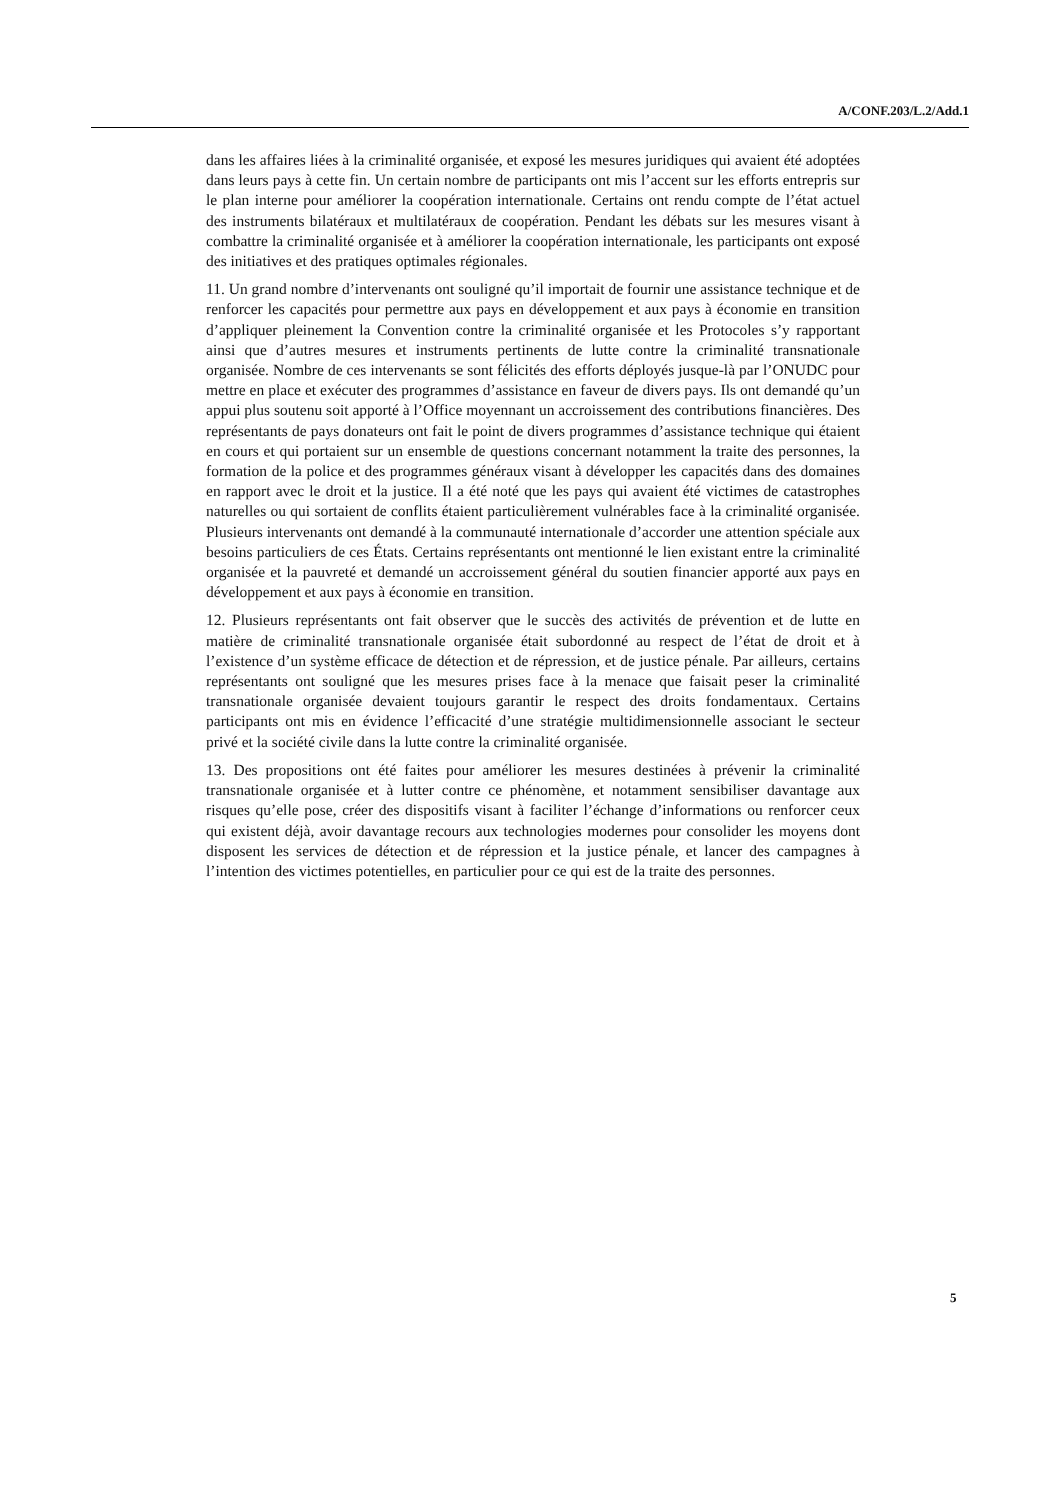A/CONF.203/L.2/Add.1
dans les affaires liées à la criminalité organisée, et exposé les mesures juridiques qui avaient été adoptées dans leurs pays à cette fin. Un certain nombre de participants ont mis l’accent sur les efforts entrepris sur le plan interne pour améliorer la coopération internationale. Certains ont rendu compte de l’état actuel des instruments bilatéraux et multilatéraux de coopération. Pendant les débats sur les mesures visant à combattre la criminalité organisée et à améliorer la coopération internationale, les participants ont exposé des initiatives et des pratiques optimales régionales.
11. Un grand nombre d’intervenants ont souligné qu’il importait de fournir une assistance technique et de renforcer les capacités pour permettre aux pays en développement et aux pays à économie en transition d’appliquer pleinement la Convention contre la criminalité organisée et les Protocoles s’y rapportant ainsi que d’autres mesures et instruments pertinents de lutte contre la criminalité transnationale organisée. Nombre de ces intervenants se sont félicités des efforts déployés jusque-là par l’ONUDC pour mettre en place et exécuter des programmes d’assistance en faveur de divers pays. Ils ont demandé qu’un appui plus soutenu soit apporté à l’Office moyennant un accroissement des contributions financières. Des représentants de pays donateurs ont fait le point de divers programmes d’assistance technique qui étaient en cours et qui portaient sur un ensemble de questions concernant notamment la traite des personnes, la formation de la police et des programmes généraux visant à développer les capacités dans des domaines en rapport avec le droit et la justice. Il a été noté que les pays qui avaient été victimes de catastrophes naturelles ou qui sortaient de conflits étaient particulièrement vulnérables face à la criminalité organisée. Plusieurs intervenants ont demandé à la communauté internationale d’accorder une attention spéciale aux besoins particuliers de ces États. Certains représentants ont mentionné le lien existant entre la criminalité organisée et la pauvreté et demandé un accroissement général du soutien financier apporté aux pays en développement et aux pays à économie en transition.
12. Plusieurs représentants ont fait observer que le succès des activités de prévention et de lutte en matière de criminalité transnationale organisée était subordonné au respect de l’état de droit et à l’existence d’un système efficace de détection et de répression, et de justice pénale. Par ailleurs, certains représentants ont souligné que les mesures prises face à la menace que faisait peser la criminalité transnationale organisée devaient toujours garantir le respect des droits fondamentaux. Certains participants ont mis en évidence l’efficacité d’une stratégie multidimensionnelle associant le secteur privé et la société civile dans la lutte contre la criminalité organisée.
13. Des propositions ont été faites pour améliorer les mesures destinées à prévenir la criminalité transnationale organisée et à lutter contre ce phénomène, et notamment sensibiliser davantage aux risques qu’elle pose, créer des dispositifs visant à faciliter l’échange d’informations ou renforcer ceux qui existent déjà, avoir davantage recours aux technologies modernes pour consolider les moyens dont disposent les services de détection et de répression et la justice pénale, et lancer des campagnes à l’intention des victimes potentielles, en particulier pour ce qui est de la traite des personnes.
5